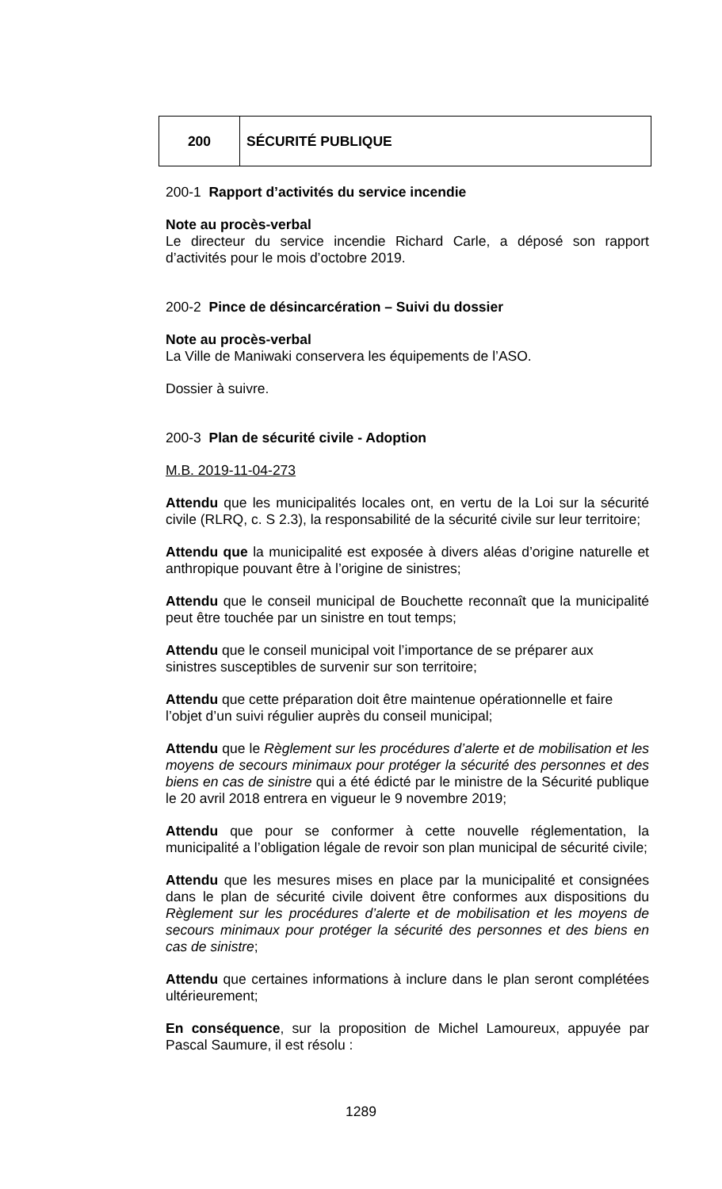| 200 | SÉCURITÉ PUBLIQUE |
200-1 Rapport d’activités du service incendie
Note au procès-verbal
Le directeur du service incendie Richard Carle, a déposé son rapport d’activités pour le mois d’octobre 2019.
200-2 Pince de désincarcération – Suivi du dossier
Note au procès-verbal
La Ville de Maniwaki conservera les équipements de l’ASO.
Dossier à suivre.
200-3 Plan de sécurité civile - Adoption
M.B. 2019-11-04-273
Attendu que les municipalités locales ont, en vertu de la Loi sur la sécurité civile (RLRQ, c. S 2.3), la responsabilité de la sécurité civile sur leur territoire;
Attendu que la municipalité est exposée à divers aléas d’origine naturelle et anthropique pouvant être à l’origine de sinistres;
Attendu que le conseil municipal de Bouchette reconnaît que la municipalité peut être touchée par un sinistre en tout temps;
Attendu que le conseil municipal voit l’importance de se préparer aux
sinistres susceptibles de survenir sur son territoire;
Attendu que cette préparation doit être maintenue opérationnelle et faire
l’objet d’un suivi régulier auprès du conseil municipal;
Attendu que le Règlement sur les procédures d’alerte et de mobilisation et les moyens de secours minimaux pour protéger la sécurité des personnes et des biens en cas de sinistre qui a été édicté par le ministre de la Sécurité publique le 20 avril 2018 entrera en vigueur le 9 novembre 2019;
Attendu que pour se conformer à cette nouvelle réglementation, la municipalité a l’obligation légale de revoir son plan municipal de sécurité civile;
Attendu que les mesures mises en place par la municipalité et consignées dans le plan de sécurité civile doivent être conformes aux dispositions du Règlement sur les procédures d’alerte et de mobilisation et les moyens de secours minimaux pour protéger la sécurité des personnes et des biens en cas de sinistre;
Attendu que certaines informations à inclure dans le plan seront complétées ultérieurement;
En conséquence, sur la proposition de Michel Lamoureux, appuyée par Pascal Saumure, il est résolu :
1289